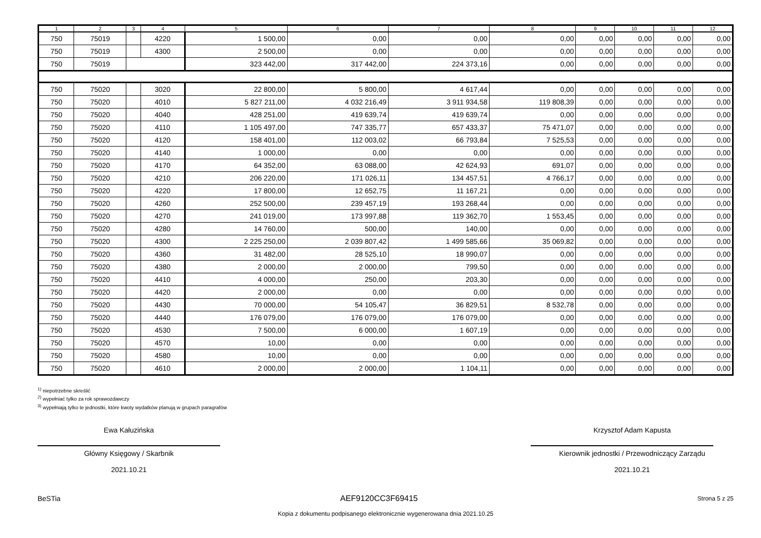| 1 | 2 | 3 | 4 | 5 | 6 | 7 | 8 | 9 | 10 | 11 | 12 |
| --- | --- | --- | --- | --- | --- | --- | --- | --- | --- | --- | --- |
| 750 | 75019 | | 4220 | 1 500,00 | 0,00 | 0,00 | 0,00 | 0,00 | 0,00 | 0,00 | 0,00 |
| 750 | 75019 | | 4300 | 2 500,00 | 0,00 | 0,00 | 0,00 | 0,00 | 0,00 | 0,00 | 0,00 |
| 750 | 75019 | | | 323 442,00 | 317 442,00 | 224 373,16 | 0,00 | 0,00 | 0,00 | 0,00 | 0,00 |
| 750 | 75020 | | 3020 | 22 800,00 | 5 800,00 | 4 617,44 | 0,00 | 0,00 | 0,00 | 0,00 | 0,00 |
| 750 | 75020 | | 4010 | 5 827 211,00 | 4 032 216,49 | 3 911 934,58 | 119 808,39 | 0,00 | 0,00 | 0,00 | 0,00 |
| 750 | 75020 | | 4040 | 428 251,00 | 419 639,74 | 419 639,74 | 0,00 | 0,00 | 0,00 | 0,00 | 0,00 |
| 750 | 75020 | | 4110 | 1 105 497,00 | 747 335,77 | 657 433,37 | 75 471,07 | 0,00 | 0,00 | 0,00 | 0,00 |
| 750 | 75020 | | 4120 | 158 401,00 | 112 003,02 | 66 793,84 | 7 525,53 | 0,00 | 0,00 | 0,00 | 0,00 |
| 750 | 75020 | | 4140 | 1 000,00 | 0,00 | 0,00 | 0,00 | 0,00 | 0,00 | 0,00 | 0,00 |
| 750 | 75020 | | 4170 | 64 352,00 | 63 088,00 | 42 624,93 | 691,07 | 0,00 | 0,00 | 0,00 | 0,00 |
| 750 | 75020 | | 4210 | 206 220,00 | 171 026,11 | 134 457,51 | 4 766,17 | 0,00 | 0,00 | 0,00 | 0,00 |
| 750 | 75020 | | 4220 | 17 800,00 | 12 652,75 | 11 167,21 | 0,00 | 0,00 | 0,00 | 0,00 | 0,00 |
| 750 | 75020 | | 4260 | 252 500,00 | 239 457,19 | 193 268,44 | 0,00 | 0,00 | 0,00 | 0,00 | 0,00 |
| 750 | 75020 | | 4270 | 241 019,00 | 173 997,88 | 119 362,70 | 1 553,45 | 0,00 | 0,00 | 0,00 | 0,00 |
| 750 | 75020 | | 4280 | 14 760,00 | 500,00 | 140,00 | 0,00 | 0,00 | 0,00 | 0,00 | 0,00 |
| 750 | 75020 | | 4300 | 2 225 250,00 | 2 039 807,42 | 1 499 585,66 | 35 069,82 | 0,00 | 0,00 | 0,00 | 0,00 |
| 750 | 75020 | | 4360 | 31 482,00 | 28 525,10 | 18 990,07 | 0,00 | 0,00 | 0,00 | 0,00 | 0,00 |
| 750 | 75020 | | 4380 | 2 000,00 | 2 000,00 | 799,50 | 0,00 | 0,00 | 0,00 | 0,00 | 0,00 |
| 750 | 75020 | | 4410 | 4 000,00 | 250,00 | 203,30 | 0,00 | 0,00 | 0,00 | 0,00 | 0,00 |
| 750 | 75020 | | 4420 | 2 000,00 | 0,00 | 0,00 | 0,00 | 0,00 | 0,00 | 0,00 | 0,00 |
| 750 | 75020 | | 4430 | 70 000,00 | 54 105,47 | 36 829,51 | 8 532,78 | 0,00 | 0,00 | 0,00 | 0,00 |
| 750 | 75020 | | 4440 | 176 079,00 | 176 079,00 | 176 079,00 | 0,00 | 0,00 | 0,00 | 0,00 | 0,00 |
| 750 | 75020 | | 4530 | 7 500,00 | 6 000,00 | 1 607,19 | 0,00 | 0,00 | 0,00 | 0,00 | 0,00 |
| 750 | 75020 | | 4570 | 10,00 | 0,00 | 0,00 | 0,00 | 0,00 | 0,00 | 0,00 | 0,00 |
| 750 | 75020 | | 4580 | 10,00 | 0,00 | 0,00 | 0,00 | 0,00 | 0,00 | 0,00 | 0,00 |
| 750 | 75020 | | 4610 | 2 000,00 | 2 000,00 | 1 104,11 | 0,00 | 0,00 | 0,00 | 0,00 | 0,00 |
<sup>1)</sup> niepotrzebne skreślić
<sup>2)</sup> wypełniać tylko za rok sprawozdawczy
<sup>3)</sup> wypełniają tylko te jednostki, które kwoty wydatków planują w grupach paragrafów
Ewa Kałuzińska
Główny Księgowy / Skarbnik
2021.10.21
Krzysztof Adam Kapusta
Kierownik jednostki / Przewodniczący Zarządu
2021.10.21
BeSTia AEF9120CC3F69415 Strona 5 z 25
Kopia z dokumentu podpisanego elektronicznie wygenerowana dnia 2021.10.25